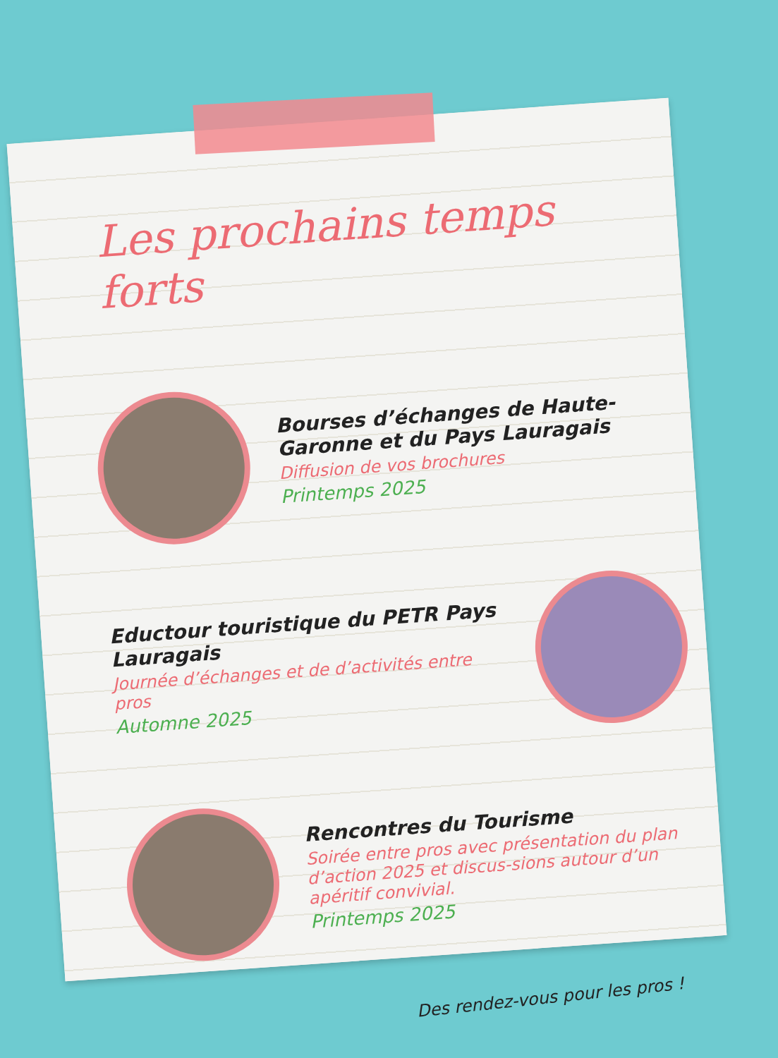Les prochains temps forts
Bourses d’échanges de Haute-Garonne et du Pays Lauragais
Diffusion de vos brochures
Printemps 2025
Eductour touristique du PETR Pays Lauragais
Journée d’échanges et de d’activités entre pros
Automne 2025
Rencontres du Tourisme
Soirée entre pros avec présentation du plan d’action 2025 et discus-sions autour d’un apéritif convivial.
Printemps 2025
Des rendez-vous pour les pros !